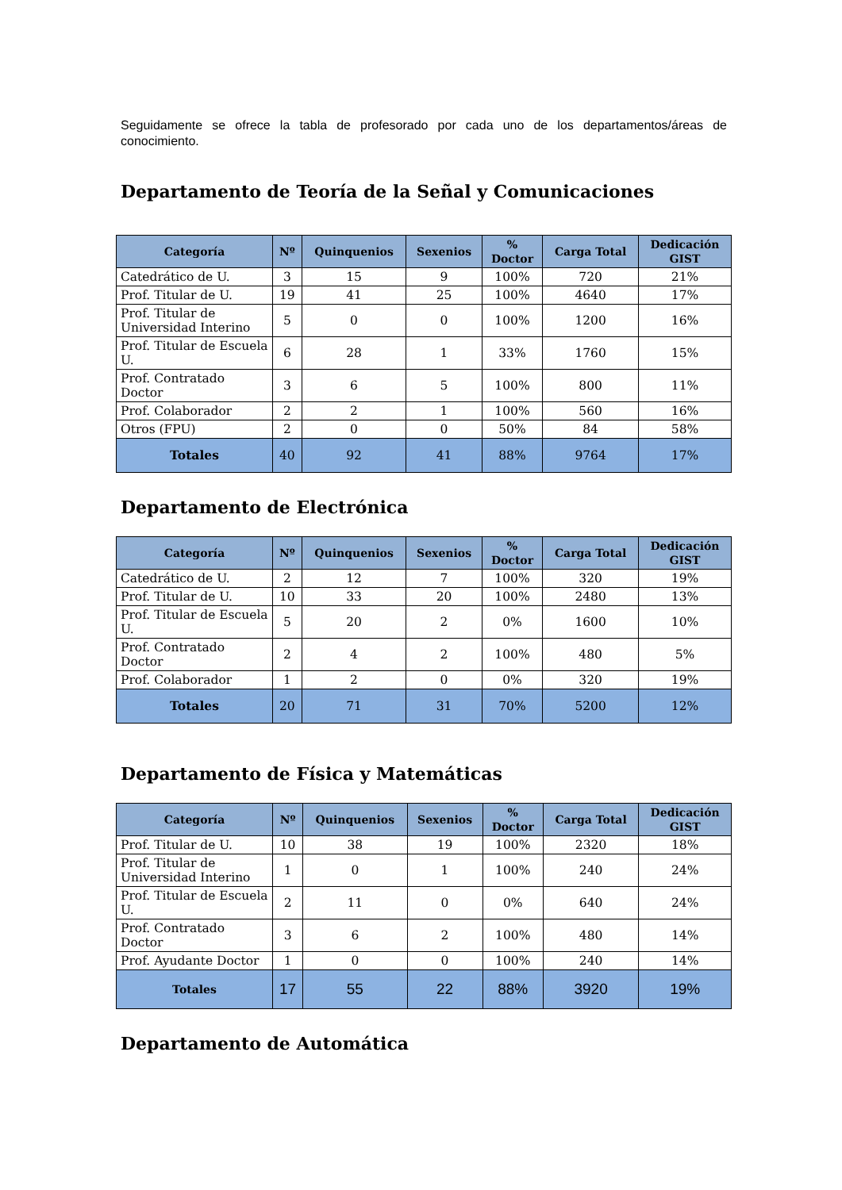Seguidamente se ofrece la tabla de profesorado por cada uno de los departamentos/áreas de conocimiento.
Departamento de Teoría de la Señal y Comunicaciones
| Categoría | Nº | Quinquenios | Sexenios | % Doctor | Carga Total | Dedicación GIST |
| --- | --- | --- | --- | --- | --- | --- |
| Catedrático de U. | 3 | 15 | 9 | 100% | 720 | 21% |
| Prof. Titular de U. | 19 | 41 | 25 | 100% | 4640 | 17% |
| Prof. Titular de Universidad Interino | 5 | 0 | 0 | 100% | 1200 | 16% |
| Prof. Titular de Escuela U. | 6 | 28 | 1 | 33% | 1760 | 15% |
| Prof. Contratado Doctor | 3 | 6 | 5 | 100% | 800 | 11% |
| Prof. Colaborador | 2 | 2 | 1 | 100% | 560 | 16% |
| Otros (FPU) | 2 | 0 | 0 | 50% | 84 | 58% |
| Totales | 40 | 92 | 41 | 88% | 9764 | 17% |
Departamento de Electrónica
| Categoría | Nº | Quinquenios | Sexenios | % Doctor | Carga Total | Dedicación GIST |
| --- | --- | --- | --- | --- | --- | --- |
| Catedrático de U. | 2 | 12 | 7 | 100% | 320 | 19% |
| Prof. Titular de U. | 10 | 33 | 20 | 100% | 2480 | 13% |
| Prof. Titular de Escuela U. | 5 | 20 | 2 | 0% | 1600 | 10% |
| Prof. Contratado Doctor | 2 | 4 | 2 | 100% | 480 | 5% |
| Prof. Colaborador | 1 | 2 | 0 | 0% | 320 | 19% |
| Totales | 20 | 71 | 31 | 70% | 5200 | 12% |
Departamento de Física y Matemáticas
| Categoría | Nº | Quinquenios | Sexenios | % Doctor | Carga Total | Dedicación GIST |
| --- | --- | --- | --- | --- | --- | --- |
| Prof. Titular de U. | 10 | 38 | 19 | 100% | 2320 | 18% |
| Prof. Titular de Universidad Interino | 1 | 0 | 1 | 100% | 240 | 24% |
| Prof. Titular de Escuela U. | 2 | 11 | 0 | 0% | 640 | 24% |
| Prof. Contratado Doctor | 3 | 6 | 2 | 100% | 480 | 14% |
| Prof. Ayudante Doctor | 1 | 0 | 0 | 100% | 240 | 14% |
| Totales | 17 | 55 | 22 | 88% | 3920 | 19% |
Departamento de Automática